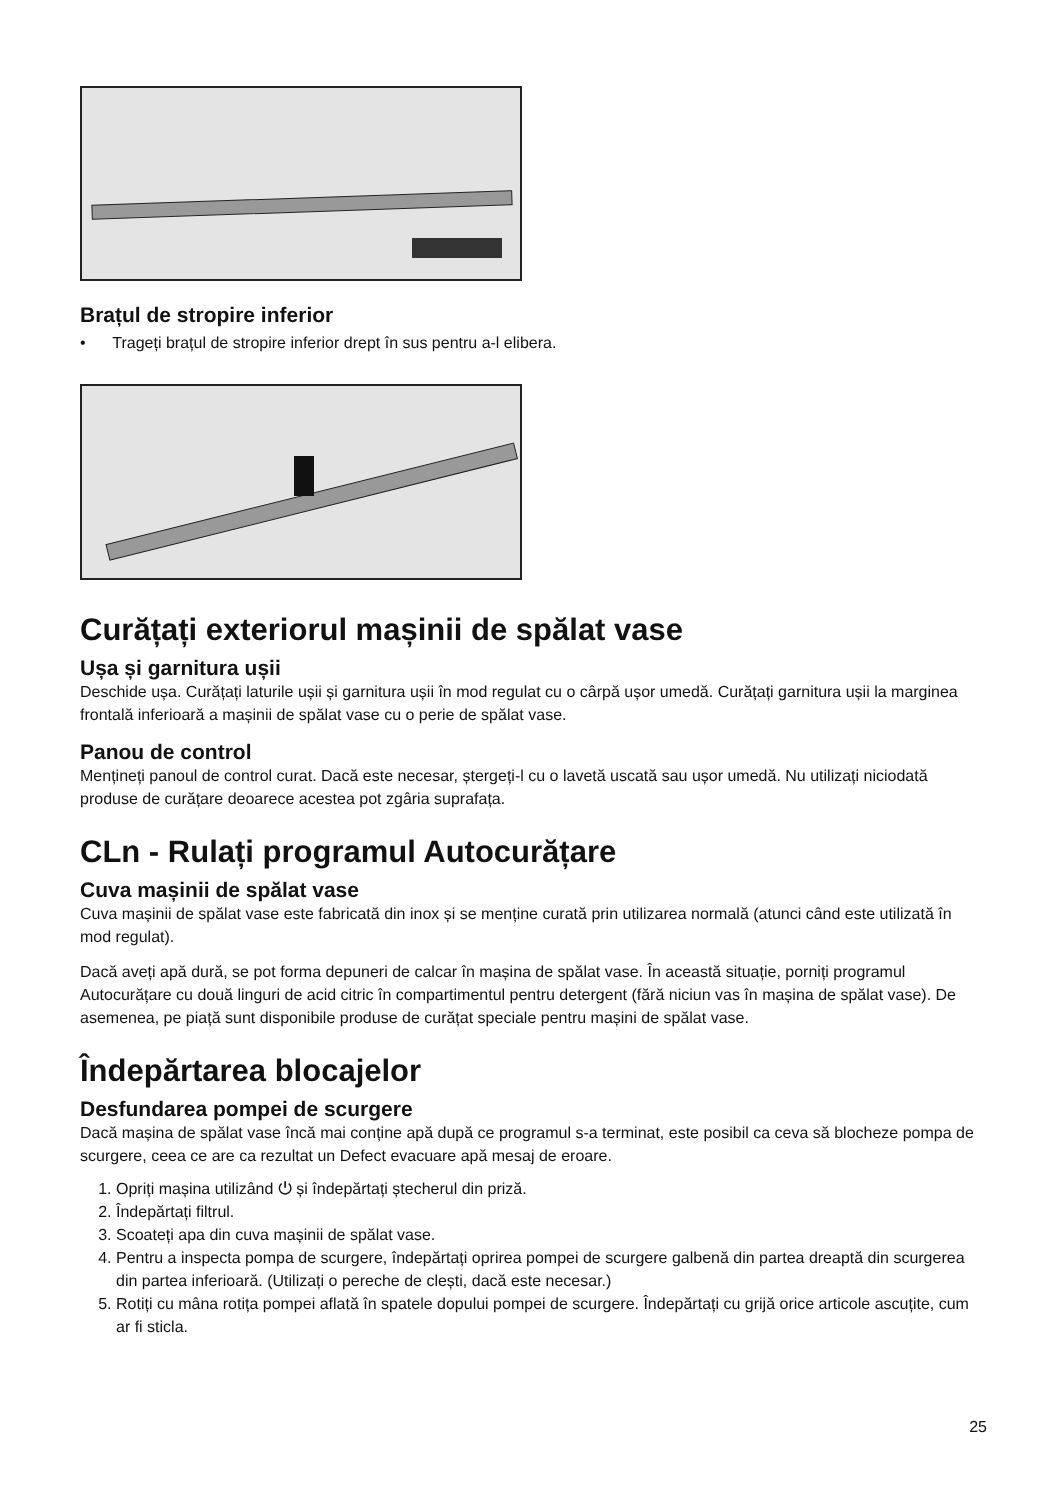Brațul de stropire inferior
• Trageți brațul de stropire inferior drept în sus pentru a-l elibera.
Curățați exteriorul mașinii de spălat vase
Ușa și garnitura ușii
Deschide ușa. Curățați laturile ușii și garnitura ușii în mod regulat cu o cârpă ușor umedă. Curățați garnitura ușii la marginea frontală inferioară a mașinii de spălat vase cu o perie de spălat vase.
Panou de control
Mențineți panoul de control curat. Dacă este necesar, ștergeți-l cu o lavetă uscată sau ușor umedă. Nu utilizați niciodată produse de curățare deoarece acestea pot zgâria suprafața.
CLn - Rulați programul Autocurățare
Cuva mașinii de spălat vase
Cuva mașinii de spălat vase este fabricată din inox și se menține curată prin utilizarea normală (atunci când este utilizată în mod regulat).
Dacă aveți apă dură, se pot forma depuneri de calcar în mașina de spălat vase. În această situație, porniți programul Autocurățare cu două linguri de acid citric în compartimentul pentru detergent (fără niciun vas în mașina de spălat vase). De asemenea, pe piață sunt disponibile produse de curățat speciale pentru mașini de spălat vase.
Îndepărtarea blocajelor
Desfundarea pompei de scurgere
Dacă mașina de spălat vase încă mai conține apă după ce programul s-a terminat, este posibil ca ceva să blocheze pompa de scurgere, ceea ce are ca rezultat un Defect evacuare apă mesaj de eroare.
1. Opriți mașina utilizând ⏻ și îndepărtați ștecherul din priză.
2. Îndepărtați filtrul.
3. Scoateți apa din cuva mașinii de spălat vase.
4. Pentru a inspecta pompa de scurgere, îndepărtați oprirea pompei de scurgere galbenă din partea dreaptă din scurgerea din partea inferioară. (Utilizați o pereche de clești, dacă este necesar.)
5. Rotiți cu mâna rotița pompei aflată în spatele dopului pompei de scurgere. Îndepărtați cu grijă orice articole ascuțite, cum ar fi sticla.
25